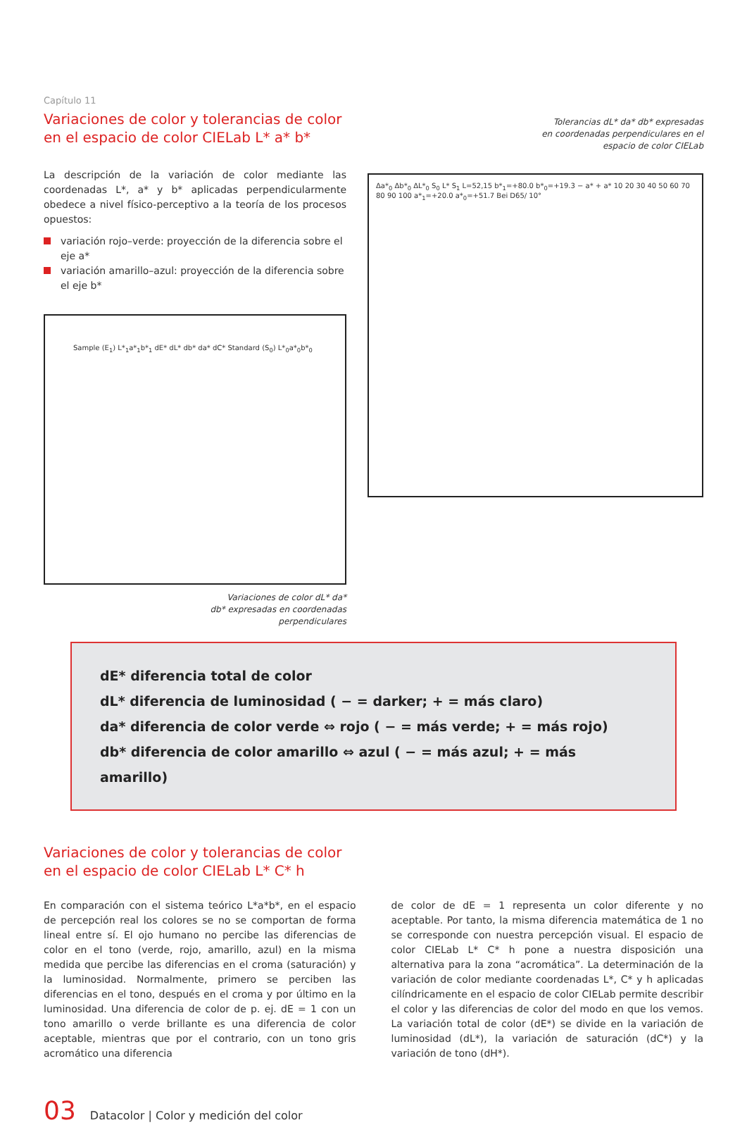Capítulo 11
Variaciones de color y tolerancias de color
en el espacio de color CIELab L* a* b*
La descripción de la variación de color mediante las coordenadas L*, a* y b* aplicadas perpendicularmente obedece a nivel físico-perceptivo a la teoría de los procesos opuestos:
variación rojo–verde: proyección de la diferencia sobre el eje a*
variación amarillo–azul: proyección de la diferencia sobre el eje b*
Sample (E<sub>1</sub>) L*<sub>1</sub>a*<sub>1</sub>b*<sub>1</sub> dE* dL* db* da* dC* Standard (S<sub>0</sub>) L*<sub>0</sub>a*<sub>0</sub>b*<sub>0</sub>
Variaciones de color dL* da*
db* expresadas en coordenadas
perpendiculares
Tolerancias dL* da* db* expresadas
en coordenadas perpendiculares en el
espacio de color CIELab
Δa*<sub>0</sub> Δb*<sub>0</sub> ΔL*<sub>0</sub> S<sub>0</sub> L* S<sub>1</sub> L=52,15 b*<sub>1</sub>=+80.0 b*<sub>0</sub>=+19.3 − a* + a* 10 20 30 40 50 60 70 80 90 100 a*<sub>1</sub>=+20.0 a*<sub>0</sub>=+51.7 Bei D65/ 10°
dE* diferencia total de color
dL* diferencia de luminosidad ( − = darker; + = más claro)
da* diferencia de color verde ⇔ rojo ( − = más verde; + = más rojo)
db* diferencia de color amarillo ⇔ azul ( − = más azul; + = más amarillo)
Variaciones de color y tolerancias de color
en el espacio de color CIELab L* C* h
En comparación con el sistema teórico L*a*b*, en el espacio de percepción real los colores se no se comportan de forma lineal entre sí. El ojo humano no percibe las diferencias de color en el tono (verde, rojo, amarillo, azul) en la misma medida que percibe las diferencias en el croma (saturación) y la luminosidad. Normalmente, primero se perciben las diferencias en el tono, después en el croma y por último en la luminosidad. Una diferencia de color de p. ej. dE = 1 con un tono amarillo o verde brillante es una diferencia de color aceptable, mientras que por el contrario, con un tono gris acromático una diferencia
de color de dE = 1 representa un color diferente y no aceptable. Por tanto, la misma diferencia matemática de 1 no se corresponde con nuestra percepción visual. El espacio de color CIELab L* C* h pone a nuestra disposición una alternativa para la zona “acromática”. La determinación de la variación de color mediante coordenadas L*, C* y h aplicadas cilíndricamente en el espacio de color CIELab permite describir el color y las diferencias de color del modo en que los vemos. La variación total de color (dE*) se divide en la variación de luminosidad (dL*), la variación de saturación (dC*) y la variación de tono (dH*).
03 Datacolor | Color y medición del color